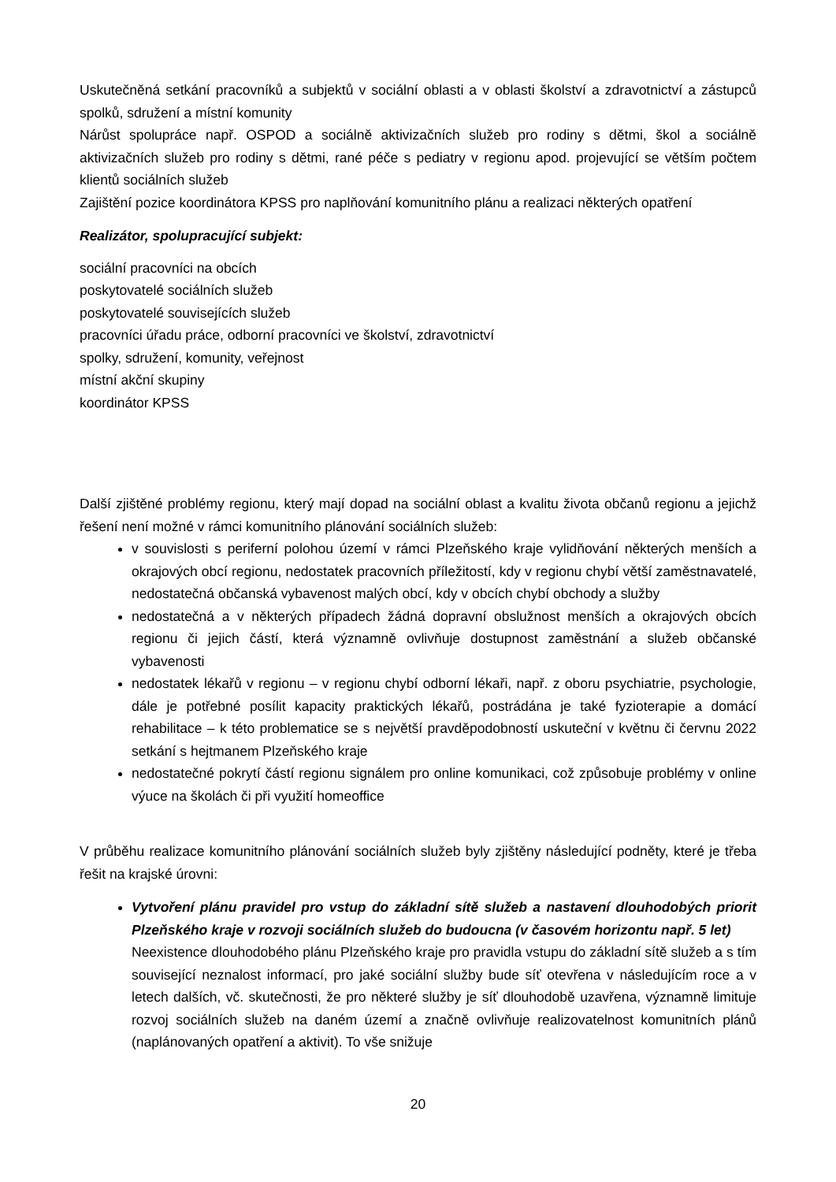Uskutečněná setkání pracovníků a subjektů v sociální oblasti a v oblasti školství a zdravotnictví a zástupců spolků, sdružení a místní komunity
Nárůst spolupráce např. OSPOD a sociálně aktivizačních služeb pro rodiny s dětmi, škol a sociálně aktivizačních služeb pro rodiny s dětmi, rané péče s pediatry v regionu apod. projevující se větším počtem klientů sociálních služeb
Zajištění pozice koordinátora KPSS pro naplňování komunitního plánu a realizaci některých opatření
Realizátor, spolupracující subjekt:
sociální pracovníci na obcích
poskytovatelé sociálních služeb
poskytovatelé souvisejících služeb
pracovníci úřadu práce, odborní pracovníci ve školství, zdravotnictví
spolky, sdružení, komunity, veřejnost
místní akční skupiny
koordinátor KPSS
Další zjištěné problémy regionu, který mají dopad na sociální oblast a kvalitu života občanů regionu a jejichž řešení není možné v rámci komunitního plánování sociálních služeb:
v souvislosti s periferní polohou území v rámci Plzeňského kraje vylidňování některých menších a okrajových obcí regionu, nedostatek pracovních příležitostí, kdy v regionu chybí větší zaměstnavatelé, nedostatečná občanská vybavenost malých obcí, kdy v obcích chybí obchody a služby
nedostatečná a v některých případech žádná dopravní obslužnost menších a okrajových obcích regionu či jejich částí, která významně ovlivňuje dostupnost zaměstnání a služeb občanské vybavenosti
nedostatek lékařů v regionu – v regionu chybí odborní lékaři, např. z oboru psychiatrie, psychologie, dále je potřebné posílit kapacity praktických lékařů, postrádána je také fyzioterapie a domácí rehabilitace – k této problematice se s největší pravděpodobností uskuteční v květnu či červnu 2022 setkání s hejtmanem Plzeňského kraje
nedostatečné pokrytí částí regionu signálem pro online komunikaci, což způsobuje problémy v online výuce na školách či při využití homeoffice
V průběhu realizace komunitního plánování sociálních služeb byly zjištěny následující podněty, které je třeba řešit na krajské úrovni:
Vytvoření plánu pravidel pro vstup do základní sítě služeb a nastavení dlouhodobých priorit Plzeňského kraje v rozvoji sociálních služeb do budoucna (v časovém horizontu např. 5 let)
Neexistence dlouhodobého plánu Plzeňského kraje pro pravidla vstupu do základní sítě služeb a s tím související neznalost informací, pro jaké sociální služby bude síť otevřena v následujícím roce a v letech dalších, vč. skutečnosti, že pro některé služby je síť dlouhodobě uzavřena, významně limituje rozvoj sociálních služeb na daném území a značně ovlivňuje realizovatelnost komunitních plánů (naplánovaných opatření a aktivit). To vše snižuje
20